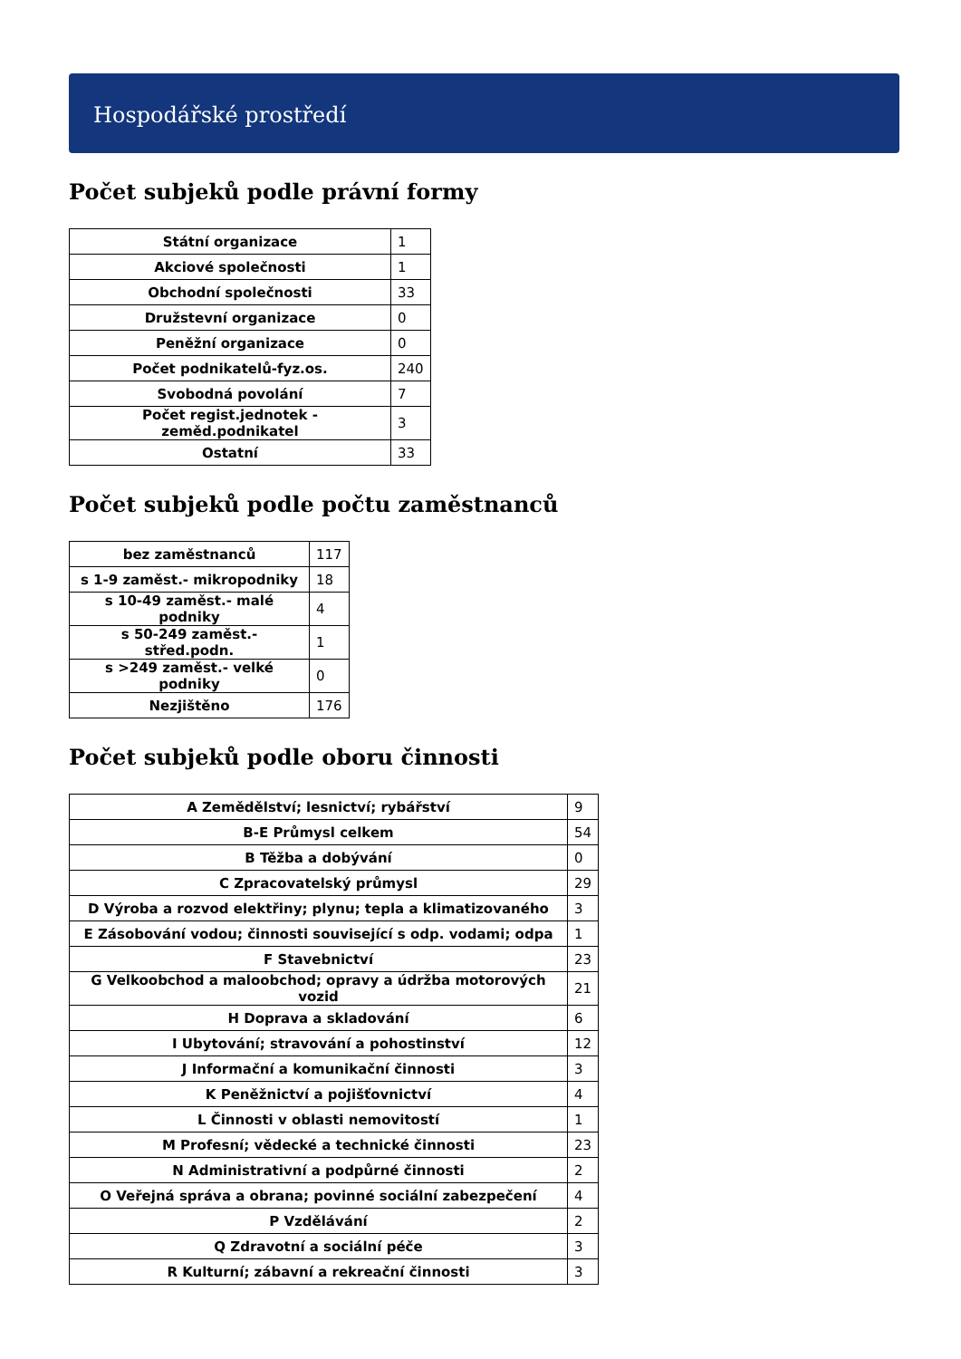Hospodářské prostředí
Počet subjeků podle právní formy
| Státní organizace | 1 |
| Akciové společnosti | 1 |
| Obchodní společnosti | 33 |
| Družstevní organizace | 0 |
| Peněžní organizace | 0 |
| Počet podnikatelů-fyz.os. | 240 |
| Svobodná povolání | 7 |
| Počet regist.jednotek - zeměd.podnikatel | 3 |
| Ostatní | 33 |
Počet subjeků podle počtu zaměstnanců
| bez zaměstnanců | 117 |
| s 1-9 zaměst.- mikropodniky | 18 |
| s 10-49 zaměst.- malé podniky | 4 |
| s 50-249 zaměst.- střed.podn. | 1 |
| s >249 zaměst.- velké podniky | 0 |
| Nezjištěno | 176 |
Počet subjeků podle oboru činnosti
| A Zemědělství; lesnictví; rybářství | 9 |
| B-E Průmysl celkem | 54 |
| B Těžba a dobývání | 0 |
| C Zpracovatelský průmysl | 29 |
| D Výroba a rozvod elektřiny; plynu; tepla a klimatizovaného | 3 |
| E Zásobování vodou; činnosti související s odp. vodami; odpa | 1 |
| F Stavebnictví | 23 |
| G Velkoobchod a maloobchod; opravy a údržba motorových vozid | 21 |
| H Doprava a skladování | 6 |
| I Ubytování; stravování a pohostinství | 12 |
| J Informační a komunikační činnosti | 3 |
| K Peněžnictví a pojišťovnictví | 4 |
| L Činnosti v oblasti nemovitostí | 1 |
| M Profesní; vědecké a technické činnosti | 23 |
| N Administrativní a podpůrné činnosti | 2 |
| O Veřejná správa a obrana; povinné sociální zabezpečení | 4 |
| P Vzdělávání | 2 |
| Q Zdravotní a sociální péče | 3 |
| R Kulturní; zábavní a rekreační činnosti | 3 |